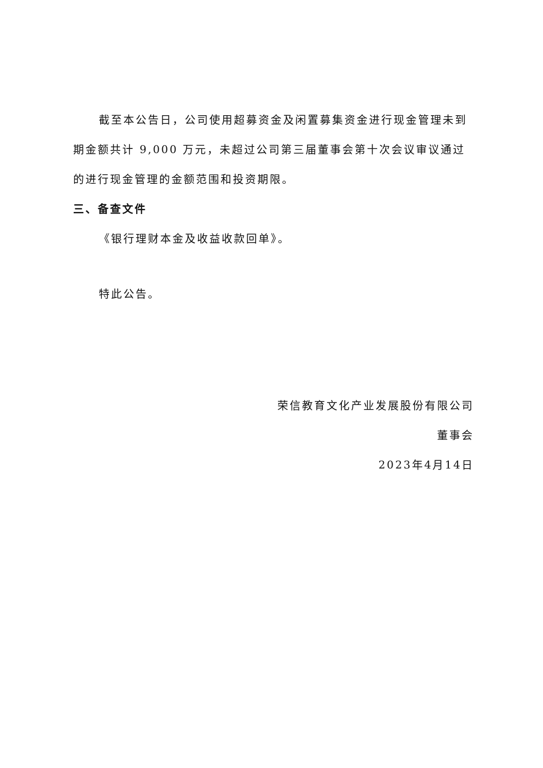截至本公告日，公司使用超募资金及闲置募集资金进行现金管理未到期金额共计 9,000 万元，未超过公司第三届董事会第十次会议审议通过的进行现金管理的金额范围和投资期限。
三、备查文件
《银行理财本金及收益收款回单》。
特此公告。
荣信教育文化产业发展股份有限公司
董事会
2023年4月14日